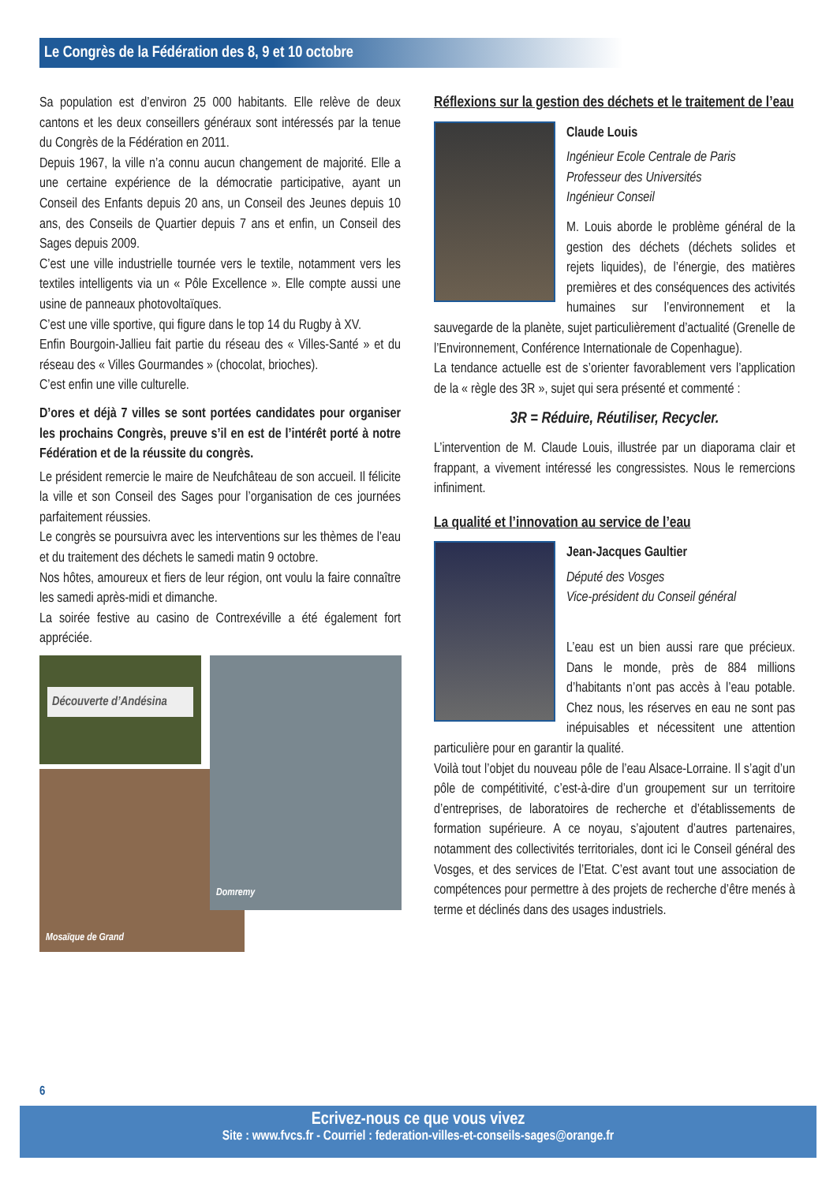Le Congrès de la Fédération des 8, 9 et 10 octobre
Sa population est d’environ 25 000 habitants. Elle relève de deux cantons et les deux conseillers généraux sont intéressés par la tenue du Congrès de la Fédération en 2011.
Depuis 1967, la ville n’a connu aucun changement de majorité. Elle a une certaine expérience de la démocratie participative, ayant un Conseil des Enfants depuis 20 ans, un Conseil des Jeunes depuis 10 ans, des Conseils de Quartier depuis 7 ans et enfin, un Conseil des Sages depuis 2009.
C’est une ville industrielle tournée vers le textile, notamment vers les textiles intelligents via un « Pôle Excellence ». Elle compte aussi une usine de panneaux photovoltaïques.
C’est une ville sportive, qui figure dans le top 14 du Rugby à XV.
Enfin Bourgoin-Jallieu fait partie du réseau des « Villes-Santé » et du réseau des « Villes Gourmandes » (chocolat, brioches).
C’est enfin une ville culturelle.
D’ores et déjà 7 villes se sont portées candidates pour organiser les prochains Congrès, preuve s’il en est de l’intérêt porté à notre Fédération et de la réussite du congrès.
Le président remercie le maire de Neufchâteau de son accueil. Il félicite la ville et son Conseil des Sages pour l’organisation de ces journées parfaitement réussies.
Le congrès se poursuivra avec les interventions sur les thèmes de l’eau et du traitement des déchets le samedi matin 9 octobre.
Nos hôtes, amoureux et fiers de leur région, ont voulu la faire connaître les samedi après-midi et dimanche.
La soirée festive au casino de Contrexéville a été également fort appréciée.
Découverte d’Andésina
Mosaïque de Grand
Domremy
Réflexions sur la gestion des déchets et le traitement de l’eau
Claude Louis
Ingénieur Ecole Centrale de Paris
Professeur des Universités
Ingénieur Conseil
M. Louis aborde le problème général de la gestion des déchets (déchets solides et rejets liquides), de l’énergie, des matières premières et des conséquences des activités humaines sur l’environnement et la sauvegarde de la planète, sujet particulièrement d’actualité (Grenelle de l’Environnement, Conférence Internationale de Copenhague).
La tendance actuelle est de s’orienter favorablement vers l’application de la « règle des 3R », sujet qui sera présenté et commenté :
3R = Réduire, Réutiliser, Recycler.
L’intervention de M. Claude Louis, illustrée par un diaporama clair et frappant, a vivement intéressé les congressistes. Nous le remercions infiniment.
La qualité et l’innovation au service de l’eau
Jean-Jacques Gaultier
Député des Vosges
Vice-président du Conseil général
L’eau est un bien aussi rare que précieux. Dans le monde, près de 884 millions d’habitants n’ont pas accès à l’eau potable. Chez nous, les réserves en eau ne sont pas inépuisables et nécessitent une attention particulière pour en garantir la qualité.
Voilà tout l’objet du nouveau pôle de l’eau Alsace-Lorraine. Il s’agit d’un pôle de compétitivité, c’est-à-dire d’un groupement sur un territoire d’entreprises, de laboratoires de recherche et d’établissements de formation supérieure. A ce noyau, s’ajoutent d’autres partenaires, notamment des collectivités territoriales, dont ici le Conseil général des Vosges, et des services de l’Etat. C’est avant tout une association de compétences pour permettre à des projets de recherche d’être menés à terme et déclinés dans des usages industriels.
6
Ecrivez-nous ce que vous vivez
Site : www.fvcs.fr - Courriel : federation-villes-et-conseils-sages@orange.fr